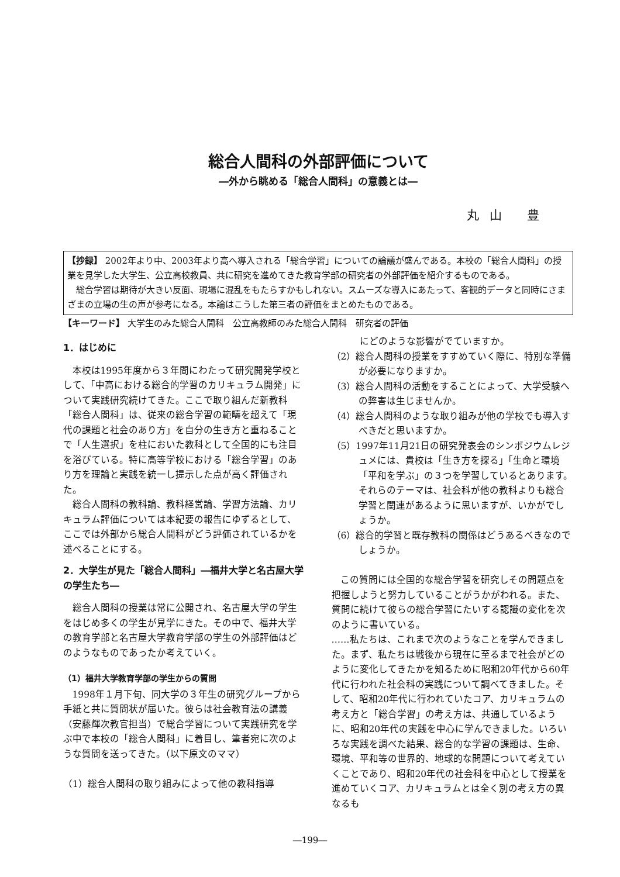総合人間科の外部評価について
―外から眺める「総合人間科」の意義とは―
丸山 豊
【抄録】 2002年より中、2003年より高へ導入される「総合学習」についての論議が盛んである。本校の「総合人間科」の授業を見学した大学生、公立高校教員、共に研究を進めてきた教育学部の研究者の外部評価を紹介するものである。
　総合学習は期待が大きい反面、現場に混乱をもたらすかもしれない。スムーズな導入にあたって、客観的データと同時にさまざまの立場の生の声が参考になる。本論はこうした第三者の評価をまとめたものである。
【キーワード】 大学生のみた総合人間科　公立高教師のみた総合人間科　研究者の評価
1．はじめに
本校は1995年度から３年間にわたって研究開発学校として、「中高における総合的学習のカリキュラム開発」について実践研究続けてきた。ここで取り組んだ新教科「総合人間科」は、従来の総合学習の範疇を超えて「現代の課題と社会のあり方」を自分の生き方と重ねることで「人生選択」を柱においた教科として全国的にも注目を浴びている。特に高等学校における「総合学習」のあり方を理論と実践を統一し提示した点が高く評価された。
総合人間科の教科論、教科経営論、学習方法論、カリキュラム評価については本紀要の報告にゆずるとして、ここでは外部から総合人間科がどう評価されているかを述べることにする。
2．大学生が見た「総合人間科」―福井大学と名古屋大学の学生たち―
総合人間科の授業は常に公開され、名古屋大学の学生をはじめ多くの学生が見学にきた。その中で、福井大学の教育学部と名古屋大学教育学部の学生の外部評価はどのようなものであったか考えていく。
（1）福井大学教育学部の学生からの質問
1998年１月下旬、同大学の３年生の研究グループから手紙と共に質問状が届いた。彼らは社会教育法の講義（安藤輝次教官担当）で総合学習について実践研究を学ぶ中で本校の「総合人間科」に着目し、筆者宛に次のような質問を送ってきた。（以下原文のママ）
（1）総合人間科の取り組みによって他の教科指導
　　　にどのような影響がでていますか。
（2）総合人間科の授業をすすめていく際に、特別な準備が必要になりますか。
（3）総合人間科の活動をすることによって、大学受験への弊害は生じませんか。
（4）総合人間科のような取り組みが他の学校でも導入すべきだと思いますか。
（5）1997年11月21日の研究発表会のシンポジウムレジュメには、貴校は「生き方を探る」「生命と環境「平和を学ぶ」の３つを学習しているとあります。それらのテーマは、社会科が他の教科よりも総合学習と関連があるように思いますが、いかがでしょうか。
（6）総合的学習と既存教科の関係はどうあるべきなのでしょうか。
この質問には全国的な総合学習を研究しその問題点を把握しようと努力していることがうかがわれる。また、質問に続けて彼らの総合学習にたいする認識の変化を次のように書いている。
……私たちは、これまで次のようなことを学んできました。まず、私たちは戦後から現在に至るまで社会がどのように変化してきたかを知るために昭和20年代から60年代に行われた社会科の実践について調べてきました。そして、昭和20年代に行われていたコア、カリキュラムの考え方と「総合学習」の考え方は、共通しているように、昭和20年代の実践を中心に学んできました。いろいろな実践を調べた結果、総合的な学習の課題は、生命、環境、平和等の世界的、地球的な問題について考えていくことであり、昭和20年代の社会科を中心として授業を進めていくコア、カリキュラムとは全く別の考え方の異なるも
―199―